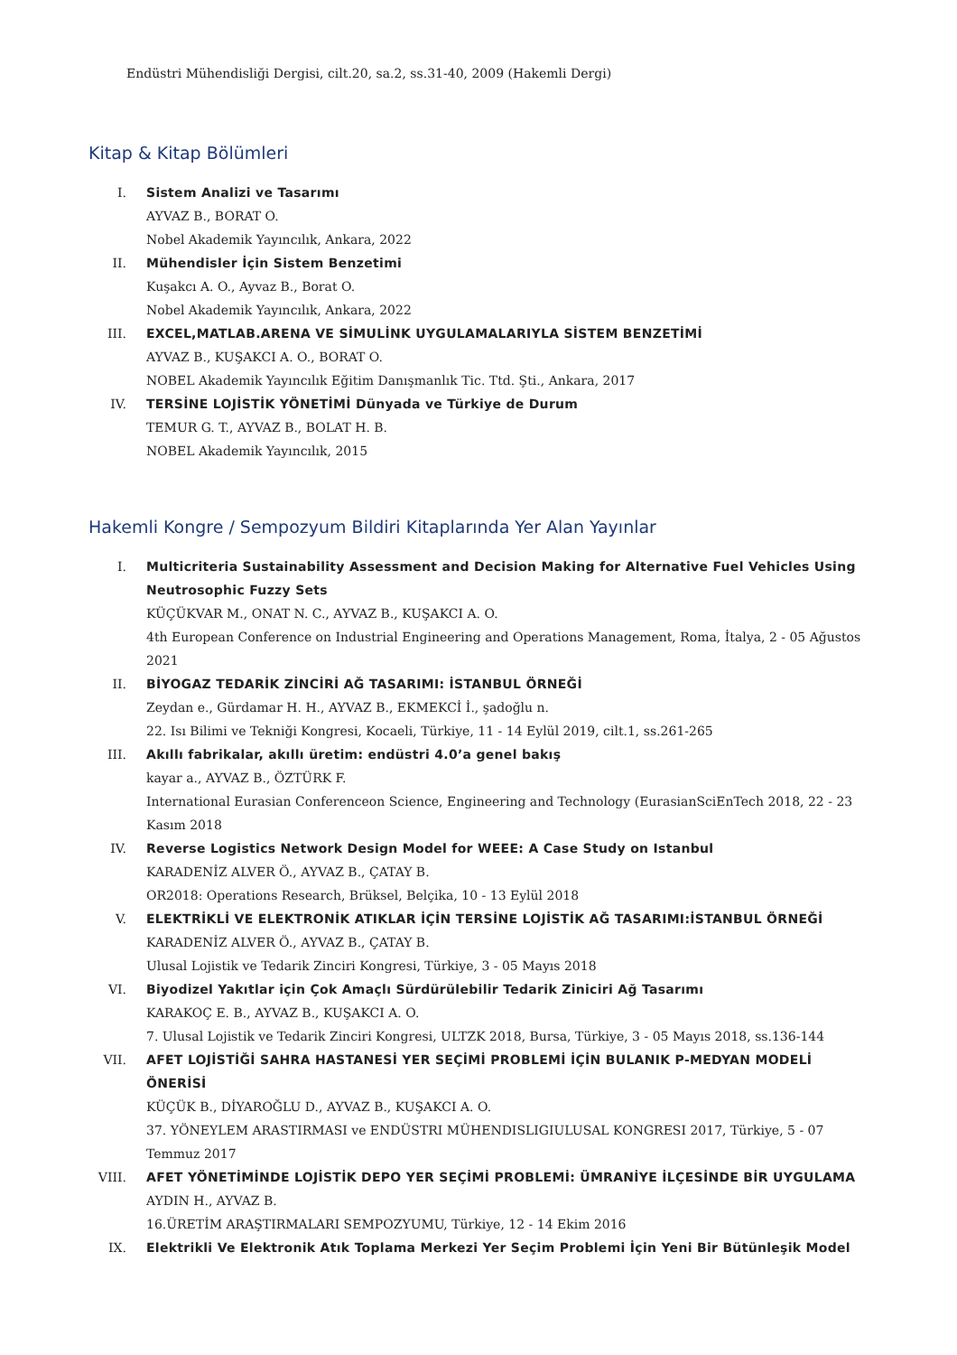Endüstri Mühendisliği Dergisi, cilt.20, sa.2, ss.31-40, 2009 (Hakemli Dergi)
Kitap & Kitap Bölümleri
I. Sistem Analizi ve Tasarımı
AYVAZ B., BORAT O.
Nobel Akademik Yayıncılık, Ankara, 2022
II. Mühendisler İçin Sistem Benzetimi
Kuşakcı A. O., Ayvaz B., Borat O.
Nobel Akademik Yayıncılık, Ankara, 2022
III. EXCEL,MATLAB.ARENA VE SİMULİNK UYGULAMALARIYLA SİSTEM BENZETİMİ
AYVAZ B., KUŞAKCI A. O., BORAT O.
NOBEL Akademik Yayıncılık Eğitim Danışmanlık Tic. Ttd. Şti., Ankara, 2017
IV. TERSİNE LOJİSTİK YÖNETİMİ Dünyada ve Türkiye de Durum
TEMUR G. T., AYVAZ B., BOLAT H. B.
NOBEL Akademik Yayıncılık, 2015
Hakemli Kongre / Sempozyum Bildiri Kitaplarında Yer Alan Yayınlar
I. Multicriteria Sustainability Assessment and Decision Making for Alternative Fuel Vehicles Using Neutrosophic Fuzzy Sets
KÜÇÜKVAR M., ONAT N. C., AYVAZ B., KUŞAKCI A. O.
4th European Conference on Industrial Engineering and Operations Management, Roma, İtalya, 2 - 05 Ağustos 2021
II. BİYOGAZ TEDARİK ZİNCİRİ AĞ TASARIMI: İSTANBUL ÖRNEĞİ
Zeydan e., Gürdamar H. H., AYVAZ B., EKMEKCİ İ., şadoğlu n.
22. Isı Bilimi ve Tekniği Kongresi, Kocaeli, Türkiye, 11 - 14 Eylül 2019, cilt.1, ss.261-265
III. Akıllı fabrikalar, akıllı üretim: endüstri 4.0’a genel bakış
kayar a., AYVAZ B., ÖZTÜRK F.
International Eurasian Conferenceon Science, Engineering and Technology (EurasianSciEnTech 2018, 22 - 23 Kasım 2018
IV. Reverse Logistics Network Design Model for WEEE: A Case Study on Istanbul
KARADENİZ ALVER Ö., AYVAZ B., ÇATAY B.
OR2018: Operations Research, Brüksel, Belçika, 10 - 13 Eylül 2018
V. ELEKTRİKLİ VE ELEKTRONİK ATIKLAR İÇİN TERSİNE LOJİSTİK AĞ TASARIMI:İSTANBUL ÖRNEĞİ
KARADENİZ ALVER Ö., AYVAZ B., ÇATAY B.
Ulusal Lojistik ve Tedarik Zinciri Kongresi, Türkiye, 3 - 05 Mayıs 2018
VI. Biyodizel Yakıtlar için Çok Amaçlı Sürdürülebilir Tedarik Ziniciri Ağ Tasarımı
KARAKOÇ E. B., AYVAZ B., KUŞAKCI A. O.
7. Ulusal Lojistik ve Tedarik Zinciri Kongresi, ULTZK 2018, Bursa, Türkiye, 3 - 05 Mayıs 2018, ss.136-144
VII. AFET LOJİSTİĞİ SAHRA HASTANESİ YER SEÇİMİ PROBLEMİ İÇİN BULANIK P-MEDYAN MODELİ ÖNERİSİ
KÜÇÜK B., DİYAROĞLU D., AYVAZ B., KUŞAKCI A. O.
37. YÖNEYLEM ARASTIRMASI ve ENDÜSTRI MÜHENDISLIGIULUSAL KONGRESI 2017, Türkiye, 5 - 07 Temmuz 2017
VIII. AFET YÖNETİMİNDE LOJİSTİK DEPO YER SEÇİMİ PROBLEMİ: ÜMRANİYE İLÇESİNDE BİR UYGULAMA
AYDIN H., AYVAZ B.
16.ÜRETİM ARAŞTIRMALARI SEMPOZYUMU, Türkiye, 12 - 14 Ekim 2016
IX. Elektrikli Ve Elektronik Atık Toplama Merkezi Yer Seçim Problemi İçin Yeni Bir Bütünleşik Model